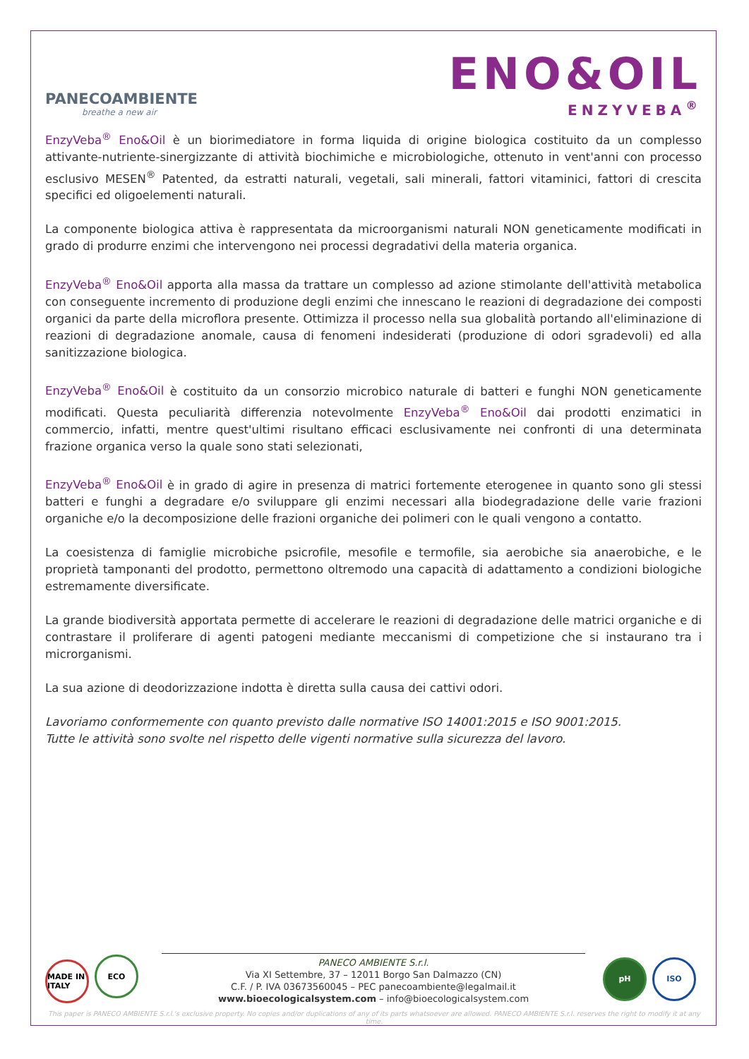PANECOAMBIENTE
breathe a new air
ENO&OIL
ENZYVEBA<sup>®</sup>
EnzyVeba<sup>®</sup> Eno&Oil è un biorimediatore in forma liquida di origine biologica costituito da un complesso attivante-nutriente-sinergizzante di attività biochimiche e microbiologiche, ottenuto in vent'anni con processo esclusivo MESEN<sup>®</sup> Patented, da estratti naturali, vegetali, sali minerali, fattori vitaminici, fattori di crescita specifici ed oligoelementi naturali.
La componente biologica attiva è rappresentata da microorganismi naturali NON geneticamente modificati in grado di produrre enzimi che intervengono nei processi degradativi della materia organica.
EnzyVeba<sup>®</sup> Eno&Oil apporta alla massa da trattare un complesso ad azione stimolante dell'attività metabolica con conseguente incremento di produzione degli enzimi che innescano le reazioni di degradazione dei composti organici da parte della microflora presente. Ottimizza il processo nella sua globalità portando all'eliminazione di reazioni di degradazione anomale, causa di fenomeni indesiderati (produzione di odori sgradevoli) ed alla sanitizzazione biologica.
EnzyVeba<sup>®</sup> Eno&Oil è costituito da un consorzio microbico naturale di batteri e funghi NON geneticamente modificati. Questa peculiarità differenzia notevolmente EnzyVeba<sup>®</sup> Eno&Oil dai prodotti enzimatici in commercio, infatti, mentre quest'ultimi risultano efficaci esclusivamente nei confronti di una determinata frazione organica verso la quale sono stati selezionati,
EnzyVeba<sup>®</sup> Eno&Oil è in grado di agire in presenza di matrici fortemente eterogenee in quanto sono gli stessi batteri e funghi a degradare e/o sviluppare gli enzimi necessari alla biodegradazione delle varie frazioni organiche e/o la decomposizione delle frazioni organiche dei polimeri con le quali vengono a contatto.
La coesistenza di famiglie microbiche psicrofile, mesofile e termofile, sia aerobiche sia anaerobiche, e le proprietà tamponanti del prodotto, permettono oltremodo una capacità di adattamento a condizioni biologiche estremamente diversificate.
La grande biodiversità apportata permette di accelerare le reazioni di degradazione delle matrici organiche e di contrastare il proliferare di agenti patogeni mediante meccanismi di competizione che si instaurano tra i microrganismi.
La sua azione di deodorizzazione indotta è diretta sulla causa dei cattivi odori.
Lavoriamo conformemente con quanto previsto dalle normative ISO 14001:2015 e ISO 9001:2015.
Tutte le attività sono svolte nel rispetto delle vigenti normative sulla sicurezza del lavoro.
MADE IN ITALY ECO
PANECO AMBIENTE S.r.l.
Via XI Settembre, 37 – 12011 Borgo San Dalmazzo (CN)
C.F. / P. IVA 03673560045 – PEC panecoambiente@legalmail.it
www.bioecologicalsystem.com – info@bioecologicalsystem.com
pH ISO
This paper is PANECO AMBIENTE S.r.l.'s exclusive property. No copies and/or duplications of any of its parts whatsoever are allowed. PANECO AMBIENTE S.r.l. reserves the right to modify it at any time.